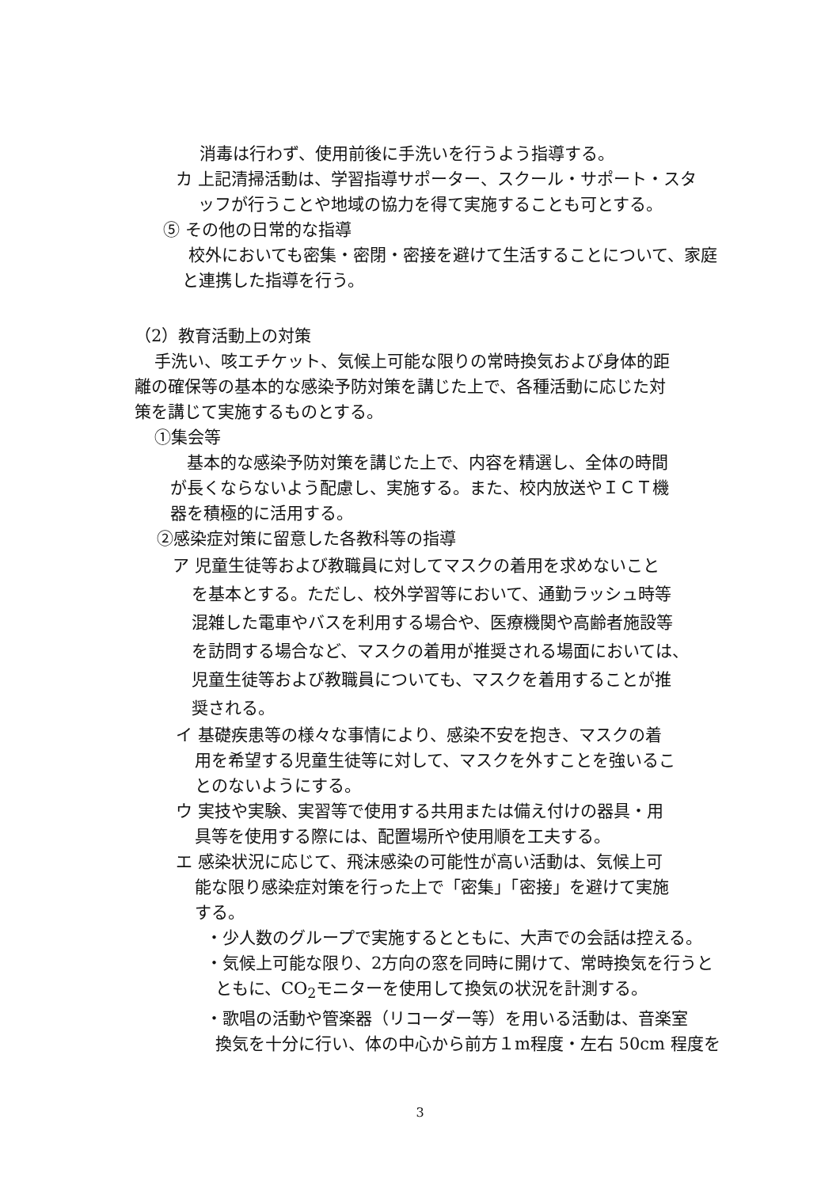消毒は行わず、使用前後に手洗いを行うよう指導する。
カ 上記清掃活動は、学習指導サポーター、スクール・サポート・スタ
ッフが行うことや地域の協力を得て実施することも可とする。
⑤ その他の日常的な指導
校外においても密集・密閉・密接を避けて生活することについて、家庭
と連携した指導を行う。
（2）教育活動上の対策
手洗い、咳エチケット、気候上可能な限りの常時換気および身体的距
離の確保等の基本的な感染予防対策を講じた上で、各種活動に応じた対
策を講じて実施するものとする。
①集会等
基本的な感染予防対策を講じた上で、内容を精選し、全体の時間
が長くならないよう配慮し、実施する。また、校内放送やＩＣＴ機
器を積極的に活用する。
②感染症対策に留意した各教科等の指導
ア 児童生徒等および教職員に対してマスクの着用を求めないこと
を基本とする。ただし、校外学習等において、通勤ラッシュ時等
混雑した電車やバスを利用する場合や、医療機関や高齢者施設等
を訪問する場合など、マスクの着用が推奨される場面においては、
児童生徒等および教職員についても、マスクを着用することが推
奨される。
イ 基礎疾患等の様々な事情により、感染不安を抱き、マスクの着
用を希望する児童生徒等に対して、マスクを外すことを強いるこ
とのないようにする。
ウ 実技や実験、実習等で使用する共用または備え付けの器具・用
具等を使用する際には、配置場所や使用順を工夫する。
エ 感染状況に応じて、飛沫感染の可能性が高い活動は、気候上可
能な限り感染症対策を行った上で「密集」「密接」を避けて実施
する。
・少人数のグループで実施するとともに、大声での会話は控える。
・気候上可能な限り、2方向の窓を同時に開けて、常時換気を行うと
ともに、CO<sub>2</sub>モニターを使用して換気の状況を計測する。
・歌唱の活動や管楽器（リコーダー等）を用いる活動は、音楽室
換気を十分に行い、体の中心から前方１m程度・左右 50cm 程度を
3